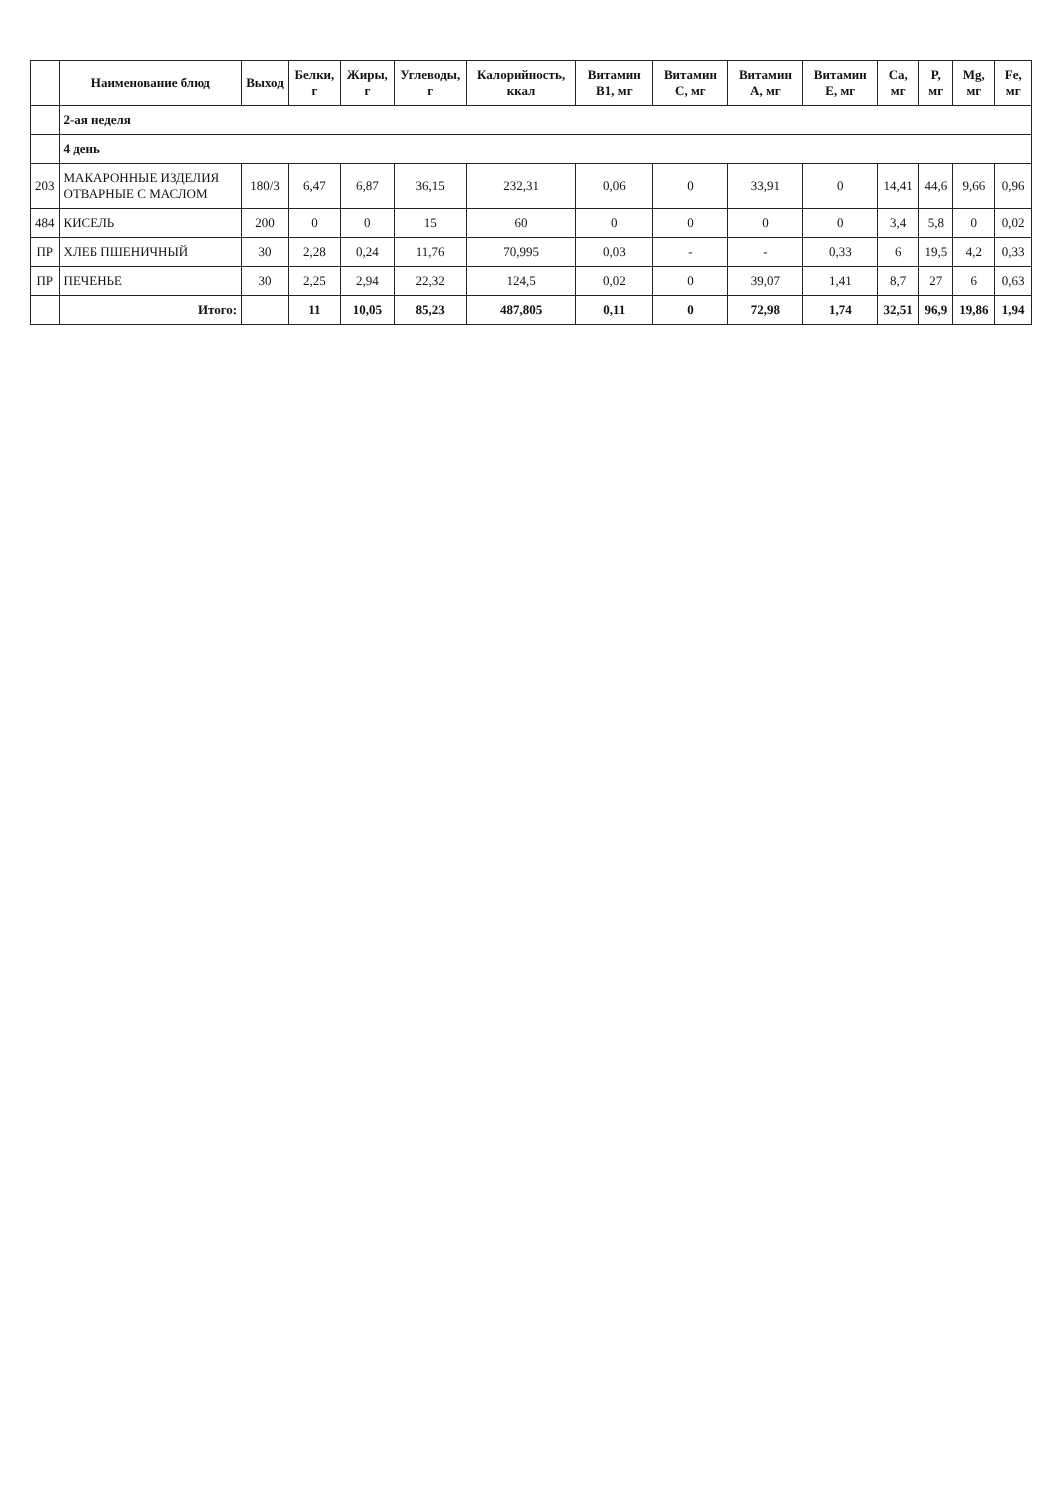| | Наименование блюд | Выход | Белки, г | Жиры, г | Углеводы, г | Калорийность, ккал | Витамин B1, мг | Витамин C, мг | Витамин A, мг | Витамин E, мг | Ca, мг | P, мг | Mg, мг | Fe, мг |
| --- | --- | --- | --- | --- | --- | --- | --- | --- | --- | --- | --- | --- | --- | --- |
| | 2-ая неделя | | | | | | | | | | | | | |
| | 4 день | | | | | | | | | | | | | |
| 203 | МАКАРОННЫЕ ИЗДЕЛИЯ ОТВАРНЫЕ С МАСЛОМ | 180/3 | 6,47 | 6,87 | 36,15 | 232,31 | 0,06 | 0 | 33,91 | 0 | 14,41 | 44,6 | 9,66 | 0,96 |
| 484 | КИСЕЛЬ | 200 | 0 | 0 | 15 | 60 | 0 | 0 | 0 | 0 | 3,4 | 5,8 | 0 | 0,02 |
| ПР | ХЛЕБ ПШЕНИЧНЫЙ | 30 | 2,28 | 0,24 | 11,76 | 70,995 | 0,03 | - | - | 0,33 | 6 | 19,5 | 4,2 | 0,33 |
| ПР | ПЕЧЕНЬЕ | 30 | 2,25 | 2,94 | 22,32 | 124,5 | 0,02 | 0 | 39,07 | 1,41 | 8,7 | 27 | 6 | 0,63 |
| | Итого: | | 11 | 10,05 | 85,23 | 487,805 | 0,11 | 0 | 72,98 | 1,74 | 32,51 | 96,9 | 19,86 | 1,94 |